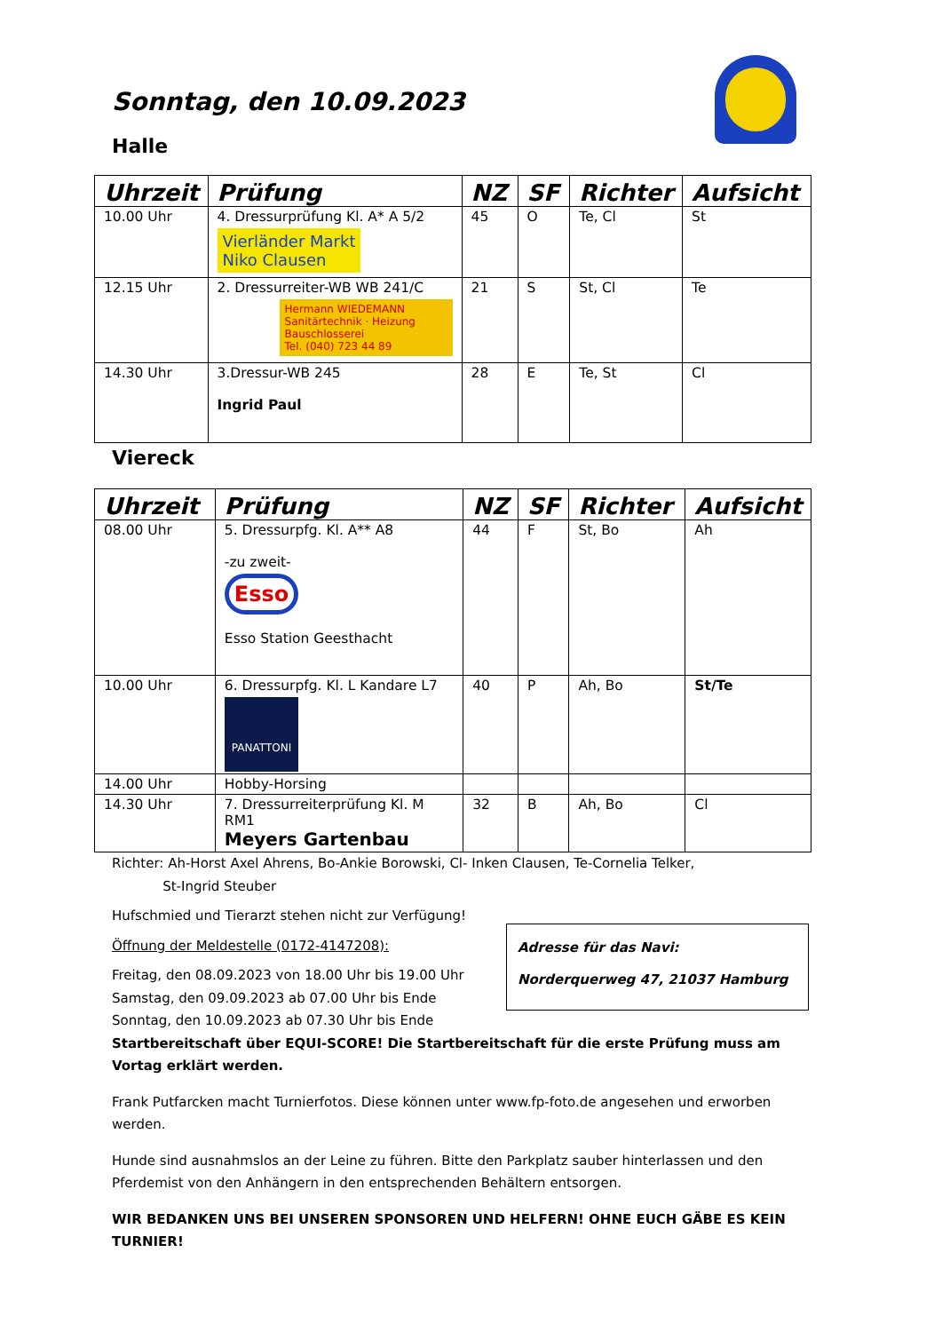Sonntag, den 10.09.2023
Halle
| Uhrzeit | Prüfung | NZ | SF | Richter | Aufsicht |
| --- | --- | --- | --- | --- | --- |
| 10.00 Uhr | 4. Dressurprüfung Kl. A* A 5/2 Vierländer Markt Niko Clausen | 45 | O | Te, Cl | St |
| 12.15 Uhr | 2. Dressurreiter-WB WB 241/C Hermann WIEDEMANN Sanitärtechnik · Heizung Bauschlosserei Tel. (040) 723 44 89 | 21 | S | St, Cl | Te |
| 14.30 Uhr | 3.Dressur-WB 245 Ingrid Paul | 28 | E | Te, St | Cl |
Viereck
| Uhrzeit | Prüfung | NZ | SF | Richter | Aufsicht |
| --- | --- | --- | --- | --- | --- |
| 08.00 Uhr | 5. Dressurpfg. Kl. A** A8 -zu zweit- Esso Esso Station Geesthacht | 44 | F | St, Bo | Ah |
| 10.00 Uhr | 6. Dressurpfg. Kl. L Kandare L7 PANATTONI | 40 | P | Ah, Bo | St/Te |
| 14.00 Uhr | Hobby-Horsing | | | | |
| 14.30 Uhr | 7. Dressurreiterprüfung Kl. M RM1 Meyers Gartenbau | 32 | B | Ah, Bo | Cl |
Richter: Ah-Horst Axel Ahrens, Bo-Ankie Borowski, Cl- Inken Clausen, Te-Cornelia Telker,
St-Ingrid Steuber
Hufschmied und Tierarzt stehen nicht zur Verfügung!
Öffnung der Meldestelle (0172-4147208):
Freitag, den 08.09.2023 von 18.00 Uhr bis 19.00 Uhr
Samstag, den 09.09.2023 ab 07.00 Uhr bis Ende
Sonntag, den 10.09.2023 ab 07.30 Uhr bis Ende
Adresse für das Navi:
Norderquerweg 47, 21037 Hamburg
Startbereitschaft über EQUI-SCORE! Die Startbereitschaft für die erste Prüfung muss am Vortag erklärt werden.
Frank Putfarcken macht Turnierfotos. Diese können unter www.fp-foto.de angesehen und erworben werden.
Hunde sind ausnahmslos an der Leine zu führen. Bitte den Parkplatz sauber hinterlassen und den Pferdemist von den Anhängern in den entsprechenden Behältern entsorgen.
WIR BEDANKEN UNS BEI UNSEREN SPONSOREN UND HELFERN! OHNE EUCH GÄBE ES KEIN TURNIER!